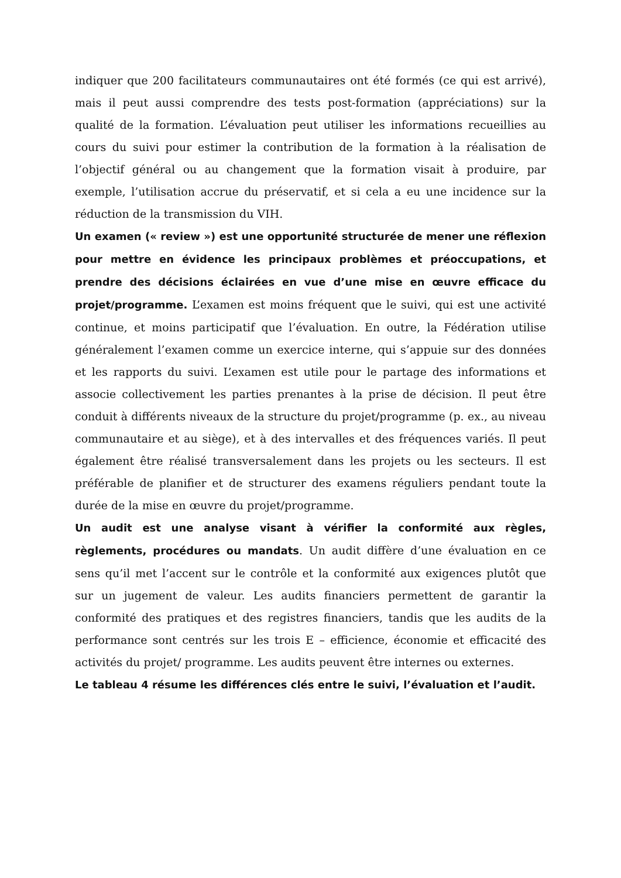indiquer que 200 facilitateurs communautaires ont été formés (ce qui est arrivé), mais il peut aussi comprendre des tests post-formation (appréciations) sur la qualité de la formation. L’évaluation peut utiliser les informations recueillies au cours du suivi pour estimer la contribution de la formation à la réalisation de l’objectif général ou au changement que la formation visait à produire, par exemple, l’utilisation accrue du préservatif, et si cela a eu une incidence sur la réduction de la transmission du VIH.
Un examen (« review ») est une opportunité structurée de mener une réflexion pour mettre en évidence les principaux problèmes et préoccupations, et prendre des décisions éclairées en vue d’une mise en œuvre efficace du projet/programme. L’examen est moins fréquent que le suivi, qui est une activité continue, et moins participatif que l’évaluation. En outre, la Fédération utilise généralement l’examen comme un exercice interne, qui s’appuie sur des données et les rapports du suivi. L’examen est utile pour le partage des informations et associe collectivement les parties prenantes à la prise de décision. Il peut être conduit à différents niveaux de la structure du projet/programme (p. ex., au niveau communautaire et au siège), et à des intervalles et des fréquences variés. Il peut également être réalisé transversalement dans les projets ou les secteurs. Il est préférable de planifier et de structurer des examens réguliers pendant toute la durée de la mise en œuvre du projet/programme.
Un audit est une analyse visant à vérifier la conformité aux règles, règlements, procédures ou mandats. Un audit diffère d’une évaluation en ce sens qu’il met l’accent sur le contrôle et la conformité aux exigences plutôt que sur un jugement de valeur. Les audits financiers permettent de garantir la conformité des pratiques et des registres financiers, tandis que les audits de la performance sont centrés sur les trois E – efficience, économie et efficacité des activités du projet/ programme. Les audits peuvent être internes ou externes.
Le tableau 4 résume les différences clés entre le suivi, l’évaluation et l’audit.